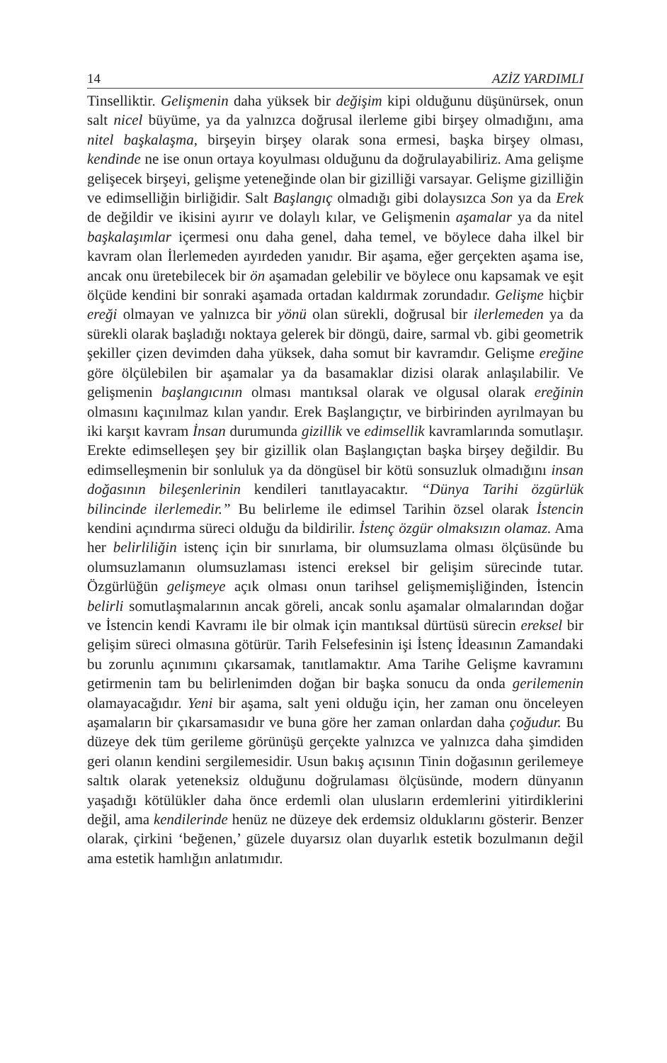14 AZİZ YARDIMLI
Tinselliktir. Gelişmenin daha yüksek bir değişim kipi olduğunu düşünürsek, onun salt nicel büyüme, ya da yalnızca doğrusal ilerleme gibi birşey olmadığını, ama nitel başkalaşma, birşeyin birşey olarak sona ermesi, başka birşey olması, kendinde ne ise onun ortaya koyulması olduğunu da doğrulayabiliriz. Ama gelişme gelişecek birşeyi, gelişme yeteneğinde olan bir gizilliği varsayar. Gelişme gizilliğin ve edimselliğin birliğidir. Salt Başlangıç olmadığı gibi dolaysızca Son ya da Erek de değildir ve ikisini ayırır ve dolaylı kılar, ve Gelişmenin aşamalar ya da nitel başkalaşımlar içermesi onu daha genel, daha temel, ve böylece daha ilkel bir kavram olan İlerlemeden ayırdeden yanıdır. Bir aşama, eğer gerçekten aşama ise, ancak onu üretebilecek bir ön aşamadan gelebilir ve böylece onu kapsamak ve eşit ölçüde kendini bir sonraki aşamada ortadan kaldırmak zorundadır. Gelişme hiçbir ereği olmayan ve yalnızca bir yönü olan sürekli, doğrusal bir ilerlemeden ya da sürekli olarak başladığı noktaya gelerek bir döngü, daire, sarmal vb. gibi geometrik şekiller çizen devimden daha yüksek, daha somut bir kavramdır. Gelişme ereğine göre ölçülebilen bir aşamalar ya da basamaklar dizisi olarak anlaşılabilir. Ve gelişmenin başlangıcının olması mantıksal olarak ve olgusal olarak ereğinin olmasını kaçınılmaz kılan yandır. Erek Başlangıçtır, ve birbirinden ayrılmayan bu iki karşıt kavram İnsan durumunda gizillik ve edimsellik kavramlarında somutlaşır. Erekte edimselleşen şey bir gizillik olan Başlangıçtan başka birşey değildir. Bu edimselleşmenin bir sonluluk ya da döngüsel bir kötü sonsuzluk olmadığını insan doğasının bileşenlerinin kendileri tanıtlayacaktır. “Dünya Tarihi özgürlük bilincinde ilerlemedir.” Bu belirleme ile edimsel Tarihin özsel olarak İstencin kendini açındırma süreci olduğu da bildirilir. İstenç özgür olmaksızın olamaz. Ama her belirliliğin istenç için bir sınırlama, bir olumsuzlama olması ölçüsünde bu olumsuzlamanın olumsuzlaması istenci ereksel bir gelişim sürecinde tutar. Özgürlüğün gelişmeye açık olması onun tarihsel gelişmemişliğinden, İstencin belirli somutlaşmalarının ancak göreli, ancak sonlu aşamalar olmalarından doğar ve İstencin kendi Kavramı ile bir olmak için mantıksal dürtüsü sürecin ereksel bir gelişim süreci olmasına götürür. Tarih Felsefesinin işi İstenç İdeasının Zamandaki bu zorunlu açınımını çıkarsamak, tanıtlamaktır. Ama Tarihe Gelişme kavramını getirmenin tam bu belirlenimden doğan bir başka sonucu da onda gerilemenin olamayacağıdır. Yeni bir aşama, salt yeni olduğu için, her zaman onu önceleyen aşamaların bir çıkarsamasıdır ve buna göre her zaman onlardan daha çoğudur. Bu düzeye dek tüm gerileme görünüşü gerçekte yalnızca ve yalnızca daha şimdiden geri olanın kendini sergilemesidir. Usun bakış açısının Tinin doğasının gerilemeye saltık olarak yeteneksiz olduğunu doğrulaması ölçüsünde, modern dünyanın yaşadığı kötülükler daha önce erdemli olan ulusların erdemlerini yitirdiklerini değil, ama kendilerinde henüz ne düzeye dek erdemsiz olduklarını gösterir. Benzer olarak, çirkini ‘beğenen,’ güzele duyarsız olan duyarlık estetik bozulmanın değil ama estetik hamlığın anlatımıdır.